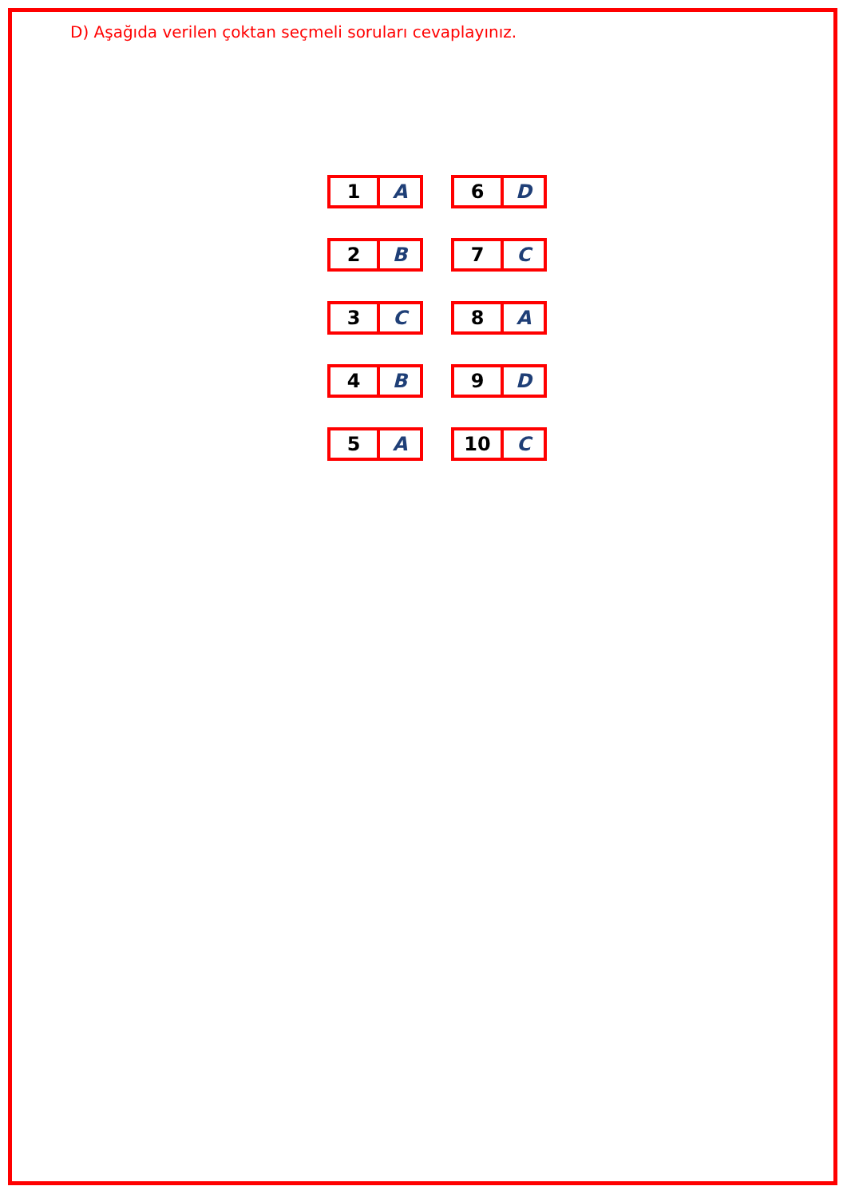D) Aşağıda verilen çoktan seçmeli soruları cevaplayınız.
| 1 | A | | 6 | D |
| 2 | B | | 7 | C |
| 3 | C | | 8 | A |
| 4 | B | | 9 | D |
| 5 | A | | 10 | C |